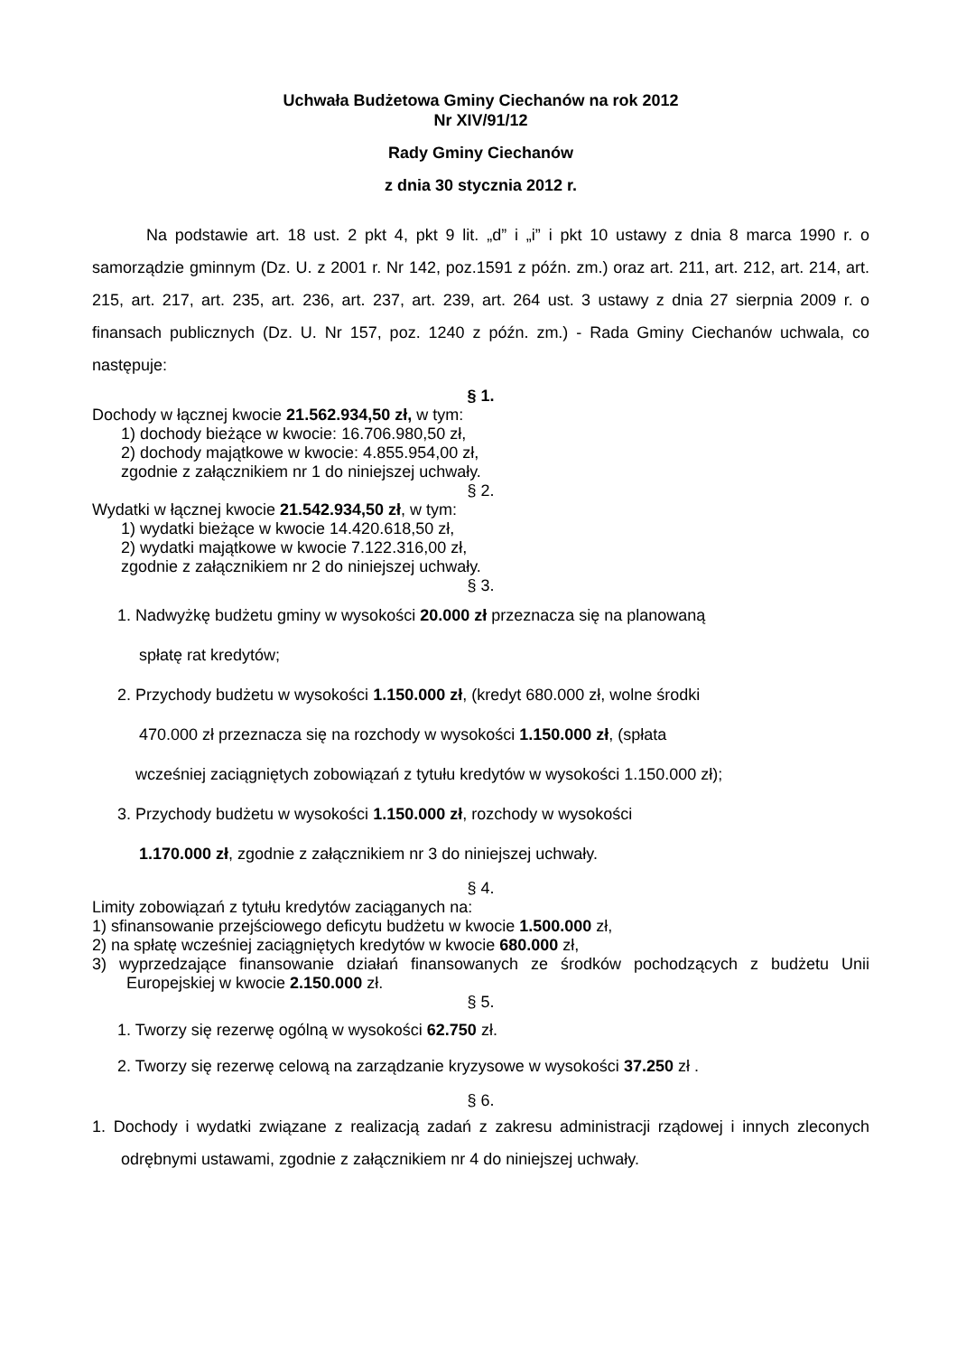Uchwała Budżetowa Gminy Ciechanów na rok 2012
Nr XIV/91/12
Rady Gminy Ciechanów
z dnia 30 stycznia 2012 r.
Na podstawie art. 18 ust. 2 pkt 4, pkt 9 lit. „d” i „i” i pkt 10 ustawy z dnia 8 marca 1990 r. o samorządzie gminnym (Dz. U. z 2001 r. Nr 142, poz.1591 z późn. zm.) oraz art. 211, art. 212, art. 214, art. 215, art. 217, art. 235, art. 236, art. 237, art. 239, art. 264 ust. 3 ustawy z dnia 27 sierpnia 2009 r. o finansach publicznych (Dz. U. Nr 157, poz. 1240 z późn. zm.) - Rada Gminy Ciechanów uchwala, co następuje:
§ 1.
Dochody w łącznej kwocie 21.562.934,50 zł, w tym:
1) dochody bieżące w kwocie: 16.706.980,50 zł,
2) dochody majątkowe w kwocie: 4.855.954,00 zł,
zgodnie z załącznikiem nr 1 do niniejszej uchwały.
§ 2.
Wydatki w łącznej kwocie 21.542.934,50 zł, w tym:
1) wydatki bieżące w kwocie 14.420.618,50 zł,
2) wydatki majątkowe w kwocie 7.122.316,00 zł,
zgodnie z załącznikiem nr 2 do niniejszej uchwały.
§ 3.
1. Nadwyżkę budżetu gminy w wysokości 20.000 zł przeznacza się na planowaną
spłatę rat kredytów;
2. Przychody budżetu w wysokości 1.150.000 zł, (kredyt 680.000 zł, wolne środki
470.000 zł przeznacza się na rozchody w wysokości 1.150.000 zł, (spłata
wcześniej zaciągniętych zobowiązań z tytułu kredytów w wysokości 1.150.000 zł);
3. Przychody budżetu w wysokości 1.150.000 zł, rozchody w wysokości
1.170.000 zł, zgodnie z załącznikiem nr 3 do niniejszej uchwały.
§ 4.
Limity zobowiązań z tytułu kredytów zaciąganych na:
1) sfinansowanie przejściowego deficytu budżetu w kwocie 1.500.000 zł,
2) na spłatę wcześniej zaciągniętych kredytów w kwocie 680.000 zł,
3) wyprzedzające finansowanie działań finansowanych ze środków pochodzących z budżetu Unii Europejskiej w kwocie 2.150.000 zł.
§ 5.
1. Tworzy się rezerwę ogólną w wysokości 62.750 zł.
2. Tworzy się rezerwę celową na zarządzanie kryzysowe w wysokości 37.250 zł .
§ 6.
1. Dochody i wydatki związane z realizacją zadań z zakresu administracji rządowej i innych zleconych odrębnymi ustawami, zgodnie z załącznikiem nr 4 do niniejszej uchwały.